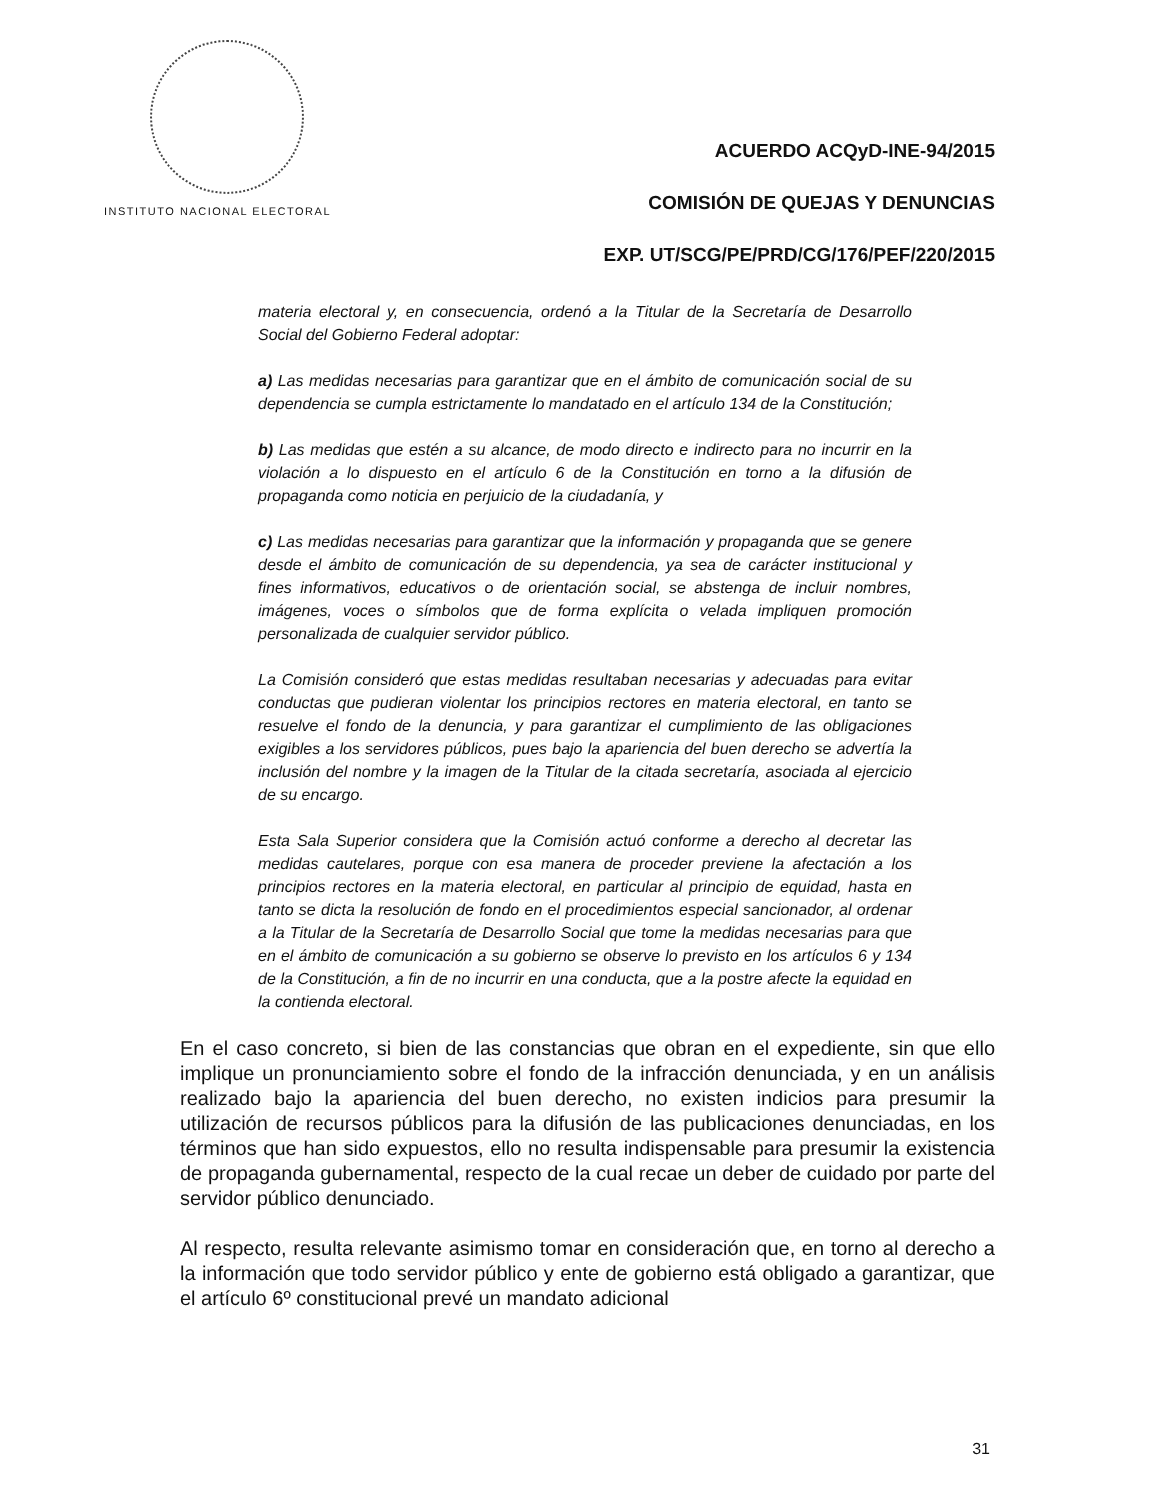INSTITUTO NACIONAL ELECTORAL
ACUERDO ACQyD-INE-94/2015
COMISIÓN DE QUEJAS Y DENUNCIAS
EXP. UT/SCG/PE/PRD/CG/176/PEF/220/2015
materia electoral y, en consecuencia, ordenó a la Titular de la Secretaría de Desarrollo Social del Gobierno Federal adoptar:
a) Las medidas necesarias para garantizar que en el ámbito de comunicación social de su dependencia se cumpla estrictamente lo mandatado en el artículo 134 de la Constitución;
b) Las medidas que estén a su alcance, de modo directo e indirecto para no incurrir en la violación a lo dispuesto en el artículo 6 de la Constitución en torno a la difusión de propaganda como noticia en perjuicio de la ciudadanía, y
c) Las medidas necesarias para garantizar que la información y propaganda que se genere desde el ámbito de comunicación de su dependencia, ya sea de carácter institucional y fines informativos, educativos o de orientación social, se abstenga de incluir nombres, imágenes, voces o símbolos que de forma explícita o velada impliquen promoción personalizada de cualquier servidor público.
La Comisión consideró que estas medidas resultaban necesarias y adecuadas para evitar conductas que pudieran violentar los principios rectores en materia electoral, en tanto se resuelve el fondo de la denuncia, y para garantizar el cumplimiento de las obligaciones exigibles a los servidores públicos, pues bajo la apariencia del buen derecho se advertía la inclusión del nombre y la imagen de la Titular de la citada secretaría, asociada al ejercicio de su encargo.
Esta Sala Superior considera que la Comisión actuó conforme a derecho al decretar las medidas cautelares, porque con esa manera de proceder previene la afectación a los principios rectores en la materia electoral, en particular al principio de equidad, hasta en tanto se dicta la resolución de fondo en el procedimientos especial sancionador, al ordenar a la Titular de la Secretaría de Desarrollo Social que tome la medidas necesarias para que en el ámbito de comunicación a su gobierno se observe lo previsto en los artículos 6 y 134 de la Constitución, a fin de no incurrir en una conducta, que a la postre afecte la equidad en la contienda electoral.
En el caso concreto, si bien de las constancias que obran en el expediente, sin que ello implique un pronunciamiento sobre el fondo de la infracción denunciada, y en un análisis realizado bajo la apariencia del buen derecho, no existen indicios para presumir la utilización de recursos públicos para la difusión de las publicaciones denunciadas, en los términos que han sido expuestos, ello no resulta indispensable para presumir la existencia de propaganda gubernamental, respecto de la cual recae un deber de cuidado por parte del servidor público denunciado.
Al respecto, resulta relevante asimismo tomar en consideración que, en torno al derecho a la información que todo servidor público y ente de gobierno está obligado a garantizar, que el artículo 6º constitucional prevé un mandato adicional
31